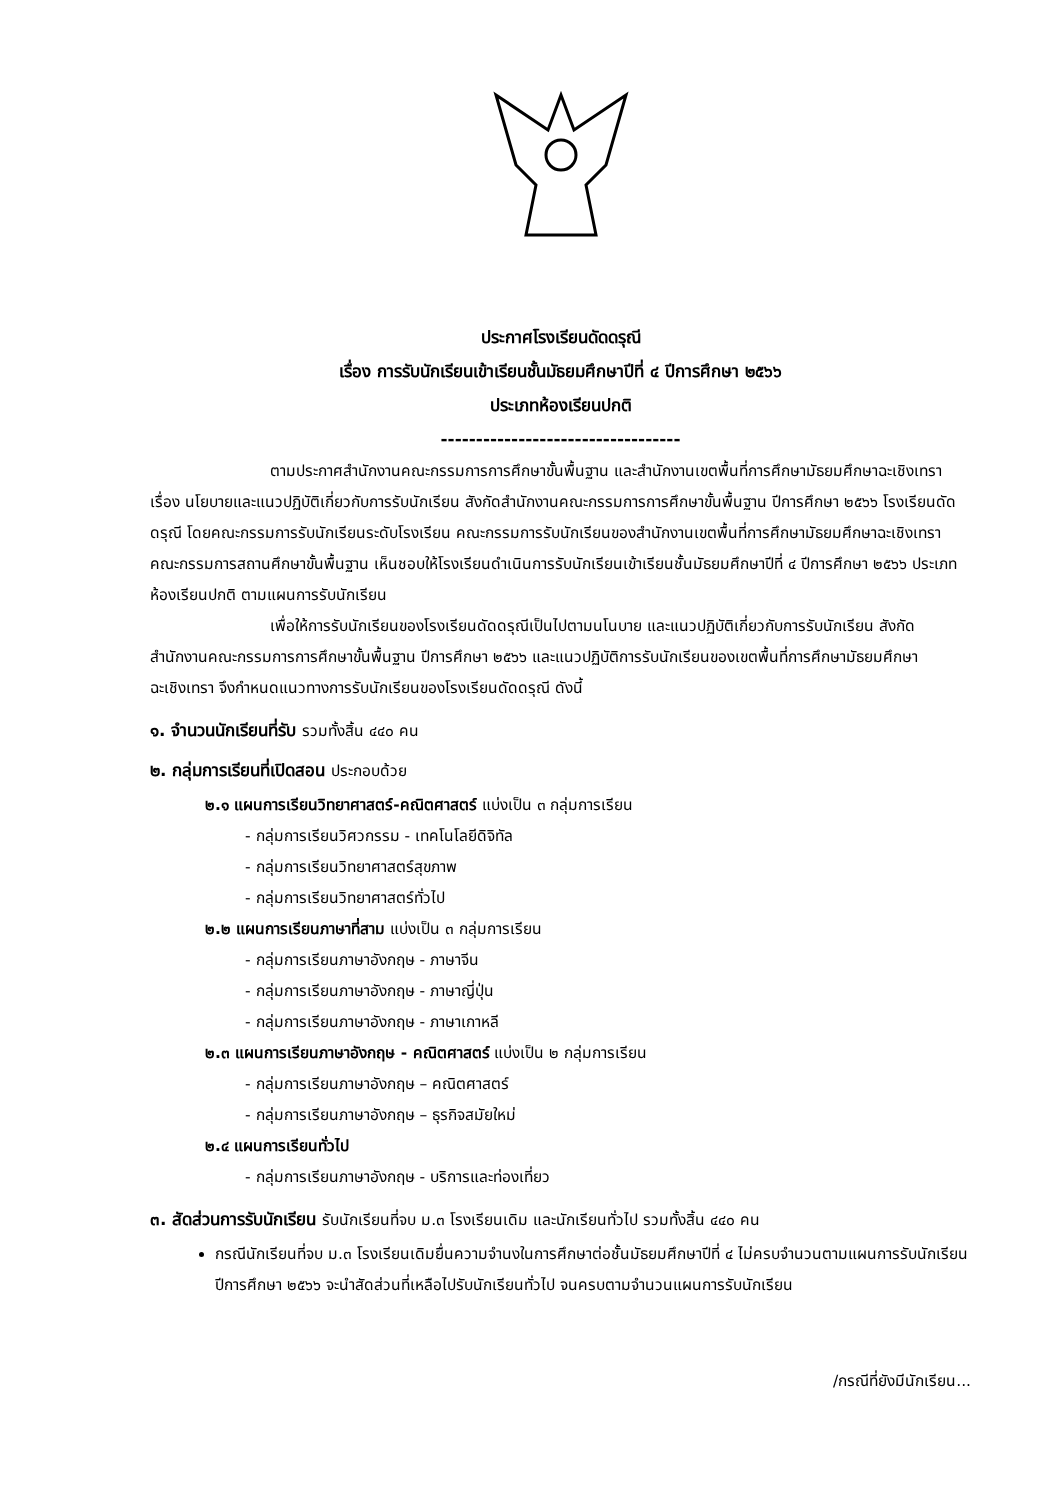ประกาศโรงเรียนดัดดรุณี
เรื่อง การรับนักเรียนเข้าเรียนชั้นมัธยมศึกษาปีที่ ๔ ปีการศึกษา ๒๕๖๖
ประเภทห้องเรียนปกติ
----------------------------------
ตามประกาศสำนักงานคณะกรรมการการศึกษาขั้นพื้นฐาน และสำนักงานเขตพื้นที่การศึกษามัธยมศึกษาฉะเชิงเทรา เรื่อง นโยบายและแนวปฏิบัติเกี่ยวกับการรับนักเรียน สังกัดสำนักงานคณะกรรมการการศึกษาขั้นพื้นฐาน ปีการศึกษา ๒๕๖๖ โรงเรียนดัดดรุณี โดยคณะกรรมการรับนักเรียนระดับโรงเรียน คณะกรรมการรับนักเรียนของสำนักงานเขตพื้นที่การศึกษามัธยมศึกษาฉะเชิงเทรา คณะกรรมการสถานศึกษาขั้นพื้นฐาน เห็นชอบให้โรงเรียนดำเนินการรับนักเรียนเข้าเรียนชั้นมัธยมศึกษาปีที่ ๔ ปีการศึกษา ๒๕๖๖ ประเภทห้องเรียนปกติ ตามแผนการรับนักเรียน
เพื่อให้การรับนักเรียนของโรงเรียนดัดดรุณีเป็นไปตามนโนบาย และแนวปฏิบัติเกี่ยวกับการรับนักเรียน สังกัดสำนักงานคณะกรรมการการศึกษาขั้นพื้นฐาน ปีการศึกษา ๒๕๖๖ และแนวปฏิบัติการรับนักเรียนของเขตพื้นที่การศึกษามัธยมศึกษาฉะเชิงเทรา จึงกำหนดแนวทางการรับนักเรียนของโรงเรียนดัดดรุณี ดังนี้
๑. จำนวนนักเรียนที่รับ รวมทั้งสิ้น ๔๔๐ คน
๒. กลุ่มการเรียนที่เปิดสอน ประกอบด้วย
๒.๑ แผนการเรียนวิทยาศาสตร์-คณิตศาสตร์ แบ่งเป็น ๓ กลุ่มการเรียน
- กลุ่มการเรียนวิศวกรรม - เทคโนโลยีดิจิทัล
- กลุ่มการเรียนวิทยาศาสตร์สุขภาพ
- กลุ่มการเรียนวิทยาศาสตร์ทั่วไป
๒.๒ แผนการเรียนภาษาที่สาม แบ่งเป็น ๓ กลุ่มการเรียน
- กลุ่มการเรียนภาษาอังกฤษ - ภาษาจีน
- กลุ่มการเรียนภาษาอังกฤษ - ภาษาญี่ปุ่น
- กลุ่มการเรียนภาษาอังกฤษ - ภาษาเกาหลี
๒.๓ แผนการเรียนภาษาอังกฤษ - คณิตศาสตร์ แบ่งเป็น ๒ กลุ่มการเรียน
- กลุ่มการเรียนภาษาอังกฤษ – คณิตศาสตร์
- กลุ่มการเรียนภาษาอังกฤษ – ธุรกิจสมัยใหม่
๒.๔ แผนการเรียนทั่วไป
- กลุ่มการเรียนภาษาอังกฤษ - บริการและท่องเที่ยว
๓. สัดส่วนการรับนักเรียน รับนักเรียนที่จบ ม.๓ โรงเรียนเดิม และนักเรียนทั่วไป รวมทั้งสิ้น ๔๔๐ คน
กรณีนักเรียนที่จบ ม.๓ โรงเรียนเดิมยื่นความจำนงในการศึกษาต่อชั้นมัธยมศึกษาปีที่ ๔ ไม่ครบจำนวนตามแผนการรับนักเรียน ปีการศึกษา ๒๕๖๖ จะนำสัดส่วนที่เหลือไปรับนักเรียนทั่วไป จนครบตามจำนวนแผนการรับนักเรียน
/กรณีที่ยังมีนักเรียน...